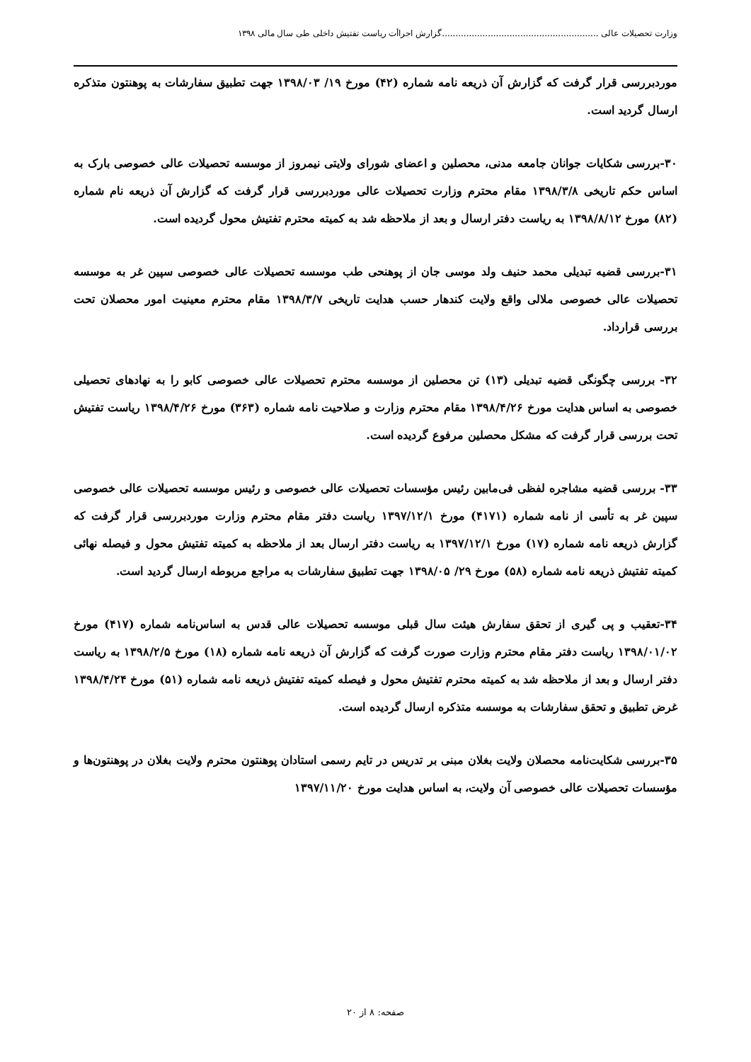وزارت تحصیلات عالی ..........................................................گزارش اجراأت ریاست تفتیش داخلی طی سال مالی ۱۳۹۸
موردبررسی قرار گرفت که گزارش آن ذریعه نامه شماره (۴۲) مورخ ۱۹/ ۱۳۹۸/۰۳ جهت تطبیق سفارشات به پوهنتون متذکره ارسال گردید است.
۳۰-بررسی شکایات جوانان جامعه مدنی، محصلین و اعضای شورای ولایتی نیمروز از موسسه تحصیلات عالی خصوصی بارک به اساس حکم تاریخی ۱۳۹۸/۳/۸ مقام محترم وزارت تحصیلات عالی موردبررسی قرار گرفت که گزارش آن ذریعه نام شماره (۸۲) مورخ ۱۳۹۸/۸/۱۲ به ریاست دفتر ارسال و بعد از ملاحظه شد به کمیته محترم تفتیش محول گردیده است.
۳۱-بررسی قضیه تبدیلی محمد حنیف ولد موسی جان از پوهنحی طب موسسه تحصیلات عالی خصوصی سپین غر به موسسه تحصیلات عالی خصوصی ملالی واقع ولایت کندهار حسب هدایت تاریخی ۱۳۹۸/۳/۷ مقام محترم معینیت امور محصلان تحت بررسی قرارداد.
۳۲- بررسی چگونگی قضیه تبدیلی (۱۳) تن محصلین از موسسه محترم تحصیلات عالی خصوصی کابو را به نهادهای تحصیلی خصوصی به اساس هدایت مورخ ۱۳۹۸/۴/۲۶ مقام محترم وزارت و صلاحیت نامه شماره (۳۶۳) مورخ ۱۳۹۸/۴/۲۶ ریاست تفتیش تحت بررسی قرار گرفت که مشکل محصلین مرفوع گردیده است.
۳۳- بررسی قضیه مشاجره لفظی فی‌مابین رئیس مؤسسات تحصیلات عالی خصوصی و رئیس موسسه تحصیلات عالی خصوصی سپین غر به تأسی از نامه شماره (۴۱۷۱) مورخ ۱۳۹۷/۱۲/۱ ریاست دفتر مقام محترم وزارت موردبررسی قرار گرفت که گزارش ذریعه نامه شماره (۱۷) مورخ ۱۳۹۷/۱۲/۱ به ریاست دفتر ارسال بعد از ملاحظه به کمیته تفتیش محول و فیصله نهائی کمیته تفتیش ذریعه نامه شماره (۵۸) مورخ ۲۹/ ۱۳۹۸/۰۵ جهت تطبیق سفارشات به مراجع مربوطه ارسال گردید است.
۳۴-تعقیب و پی گیری از تحقق سفارش هیئت سال قبلی موسسه تحصیلات عالی قدس به اساس‌نامه شماره (۴۱۷) مورخ ۱۳۹۸/۰۱/۰۲ ریاست دفتر مقام محترم وزارت صورت گرفت که گزارش آن ذریعه نامه شماره (۱۸) مورخ ۱۳۹۸/۲/۵ به ریاست دفتر ارسال و بعد از ملاحظه شد به کمیته محترم تفتیش محول و فیصله کمیته تفتیش ذریعه نامه شماره (۵۱) مورخ ۱۳۹۸/۴/۲۴ غرض تطبیق و تحقق سفارشات به موسسه متذکره ارسال گردیده است.
۳۵-بررسی شکایت‌نامه محصلان ولایت بغلان مبنی بر تدریس در تایم رسمی استادان پوهنتون محترم ولایت بغلان در پوهنتون‌ها و مؤسسات تحصیلات عالی خصوصی آن ولایت، به اساس هدایت مورخ ۱۳۹۷/۱۱/۲۰
صفحه: ۸ از ۲۰